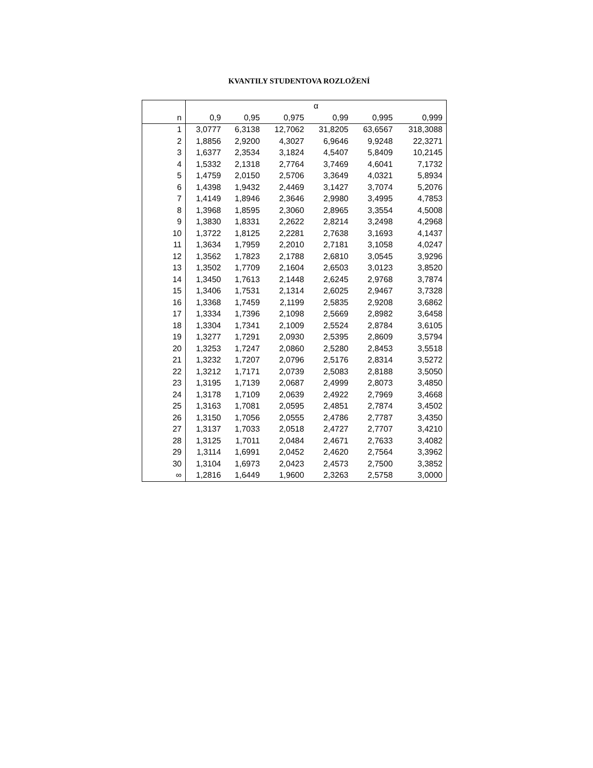KVANTILY STUDENTOVA ROZLOŽENÍ
| | α | | | | | |
| --- | --- | --- | --- | --- | --- | --- |
| n | 0,9 | 0,95 | 0,975 | 0,99 | 0,995 | 0,999 |
| 1 | 3,0777 | 6,3138 | 12,7062 | 31,8205 | 63,6567 | 318,3088 |
| 2 | 1,8856 | 2,9200 | 4,3027 | 6,9646 | 9,9248 | 22,3271 |
| 3 | 1,6377 | 2,3534 | 3,1824 | 4,5407 | 5,8409 | 10,2145 |
| 4 | 1,5332 | 2,1318 | 2,7764 | 3,7469 | 4,6041 | 7,1732 |
| 5 | 1,4759 | 2,0150 | 2,5706 | 3,3649 | 4,0321 | 5,8934 |
| 6 | 1,4398 | 1,9432 | 2,4469 | 3,1427 | 3,7074 | 5,2076 |
| 7 | 1,4149 | 1,8946 | 2,3646 | 2,9980 | 3,4995 | 4,7853 |
| 8 | 1,3968 | 1,8595 | 2,3060 | 2,8965 | 3,3554 | 4,5008 |
| 9 | 1,3830 | 1,8331 | 2,2622 | 2,8214 | 3,2498 | 4,2968 |
| 10 | 1,3722 | 1,8125 | 2,2281 | 2,7638 | 3,1693 | 4,1437 |
| 11 | 1,3634 | 1,7959 | 2,2010 | 2,7181 | 3,1058 | 4,0247 |
| 12 | 1,3562 | 1,7823 | 2,1788 | 2,6810 | 3,0545 | 3,9296 |
| 13 | 1,3502 | 1,7709 | 2,1604 | 2,6503 | 3,0123 | 3,8520 |
| 14 | 1,3450 | 1,7613 | 2,1448 | 2,6245 | 2,9768 | 3,7874 |
| 15 | 1,3406 | 1,7531 | 2,1314 | 2,6025 | 2,9467 | 3,7328 |
| 16 | 1,3368 | 1,7459 | 2,1199 | 2,5835 | 2,9208 | 3,6862 |
| 17 | 1,3334 | 1,7396 | 2,1098 | 2,5669 | 2,8982 | 3,6458 |
| 18 | 1,3304 | 1,7341 | 2,1009 | 2,5524 | 2,8784 | 3,6105 |
| 19 | 1,3277 | 1,7291 | 2,0930 | 2,5395 | 2,8609 | 3,5794 |
| 20 | 1,3253 | 1,7247 | 2,0860 | 2,5280 | 2,8453 | 3,5518 |
| 21 | 1,3232 | 1,7207 | 2,0796 | 2,5176 | 2,8314 | 3,5272 |
| 22 | 1,3212 | 1,7171 | 2,0739 | 2,5083 | 2,8188 | 3,5050 |
| 23 | 1,3195 | 1,7139 | 2,0687 | 2,4999 | 2,8073 | 3,4850 |
| 24 | 1,3178 | 1,7109 | 2,0639 | 2,4922 | 2,7969 | 3,4668 |
| 25 | 1,3163 | 1,7081 | 2,0595 | 2,4851 | 2,7874 | 3,4502 |
| 26 | 1,3150 | 1,7056 | 2,0555 | 2,4786 | 2,7787 | 3,4350 |
| 27 | 1,3137 | 1,7033 | 2,0518 | 2,4727 | 2,7707 | 3,4210 |
| 28 | 1,3125 | 1,7011 | 2,0484 | 2,4671 | 2,7633 | 3,4082 |
| 29 | 1,3114 | 1,6991 | 2,0452 | 2,4620 | 2,7564 | 3,3962 |
| 30 | 1,3104 | 1,6973 | 2,0423 | 2,4573 | 2,7500 | 3,3852 |
| ∞ | 1,2816 | 1,6449 | 1,9600 | 2,3263 | 2,5758 | 3,0000 |